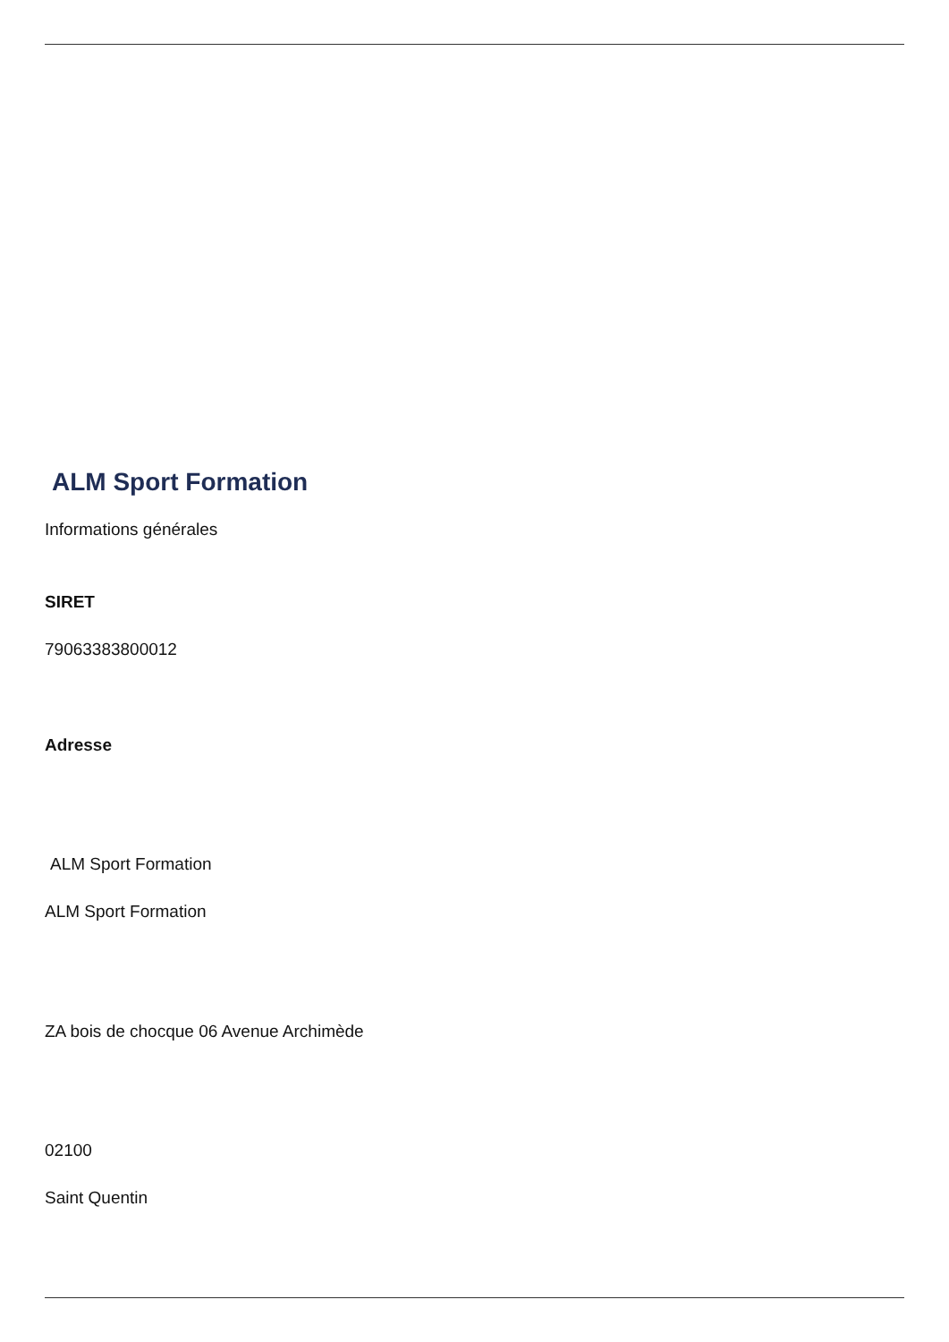ALM Sport Formation
Informations générales
SIRET
79063383800012
Adresse
ALM Sport Formation
ALM Sport Formation
ZA bois de chocque 06 Avenue Archimède
02100
Saint Quentin